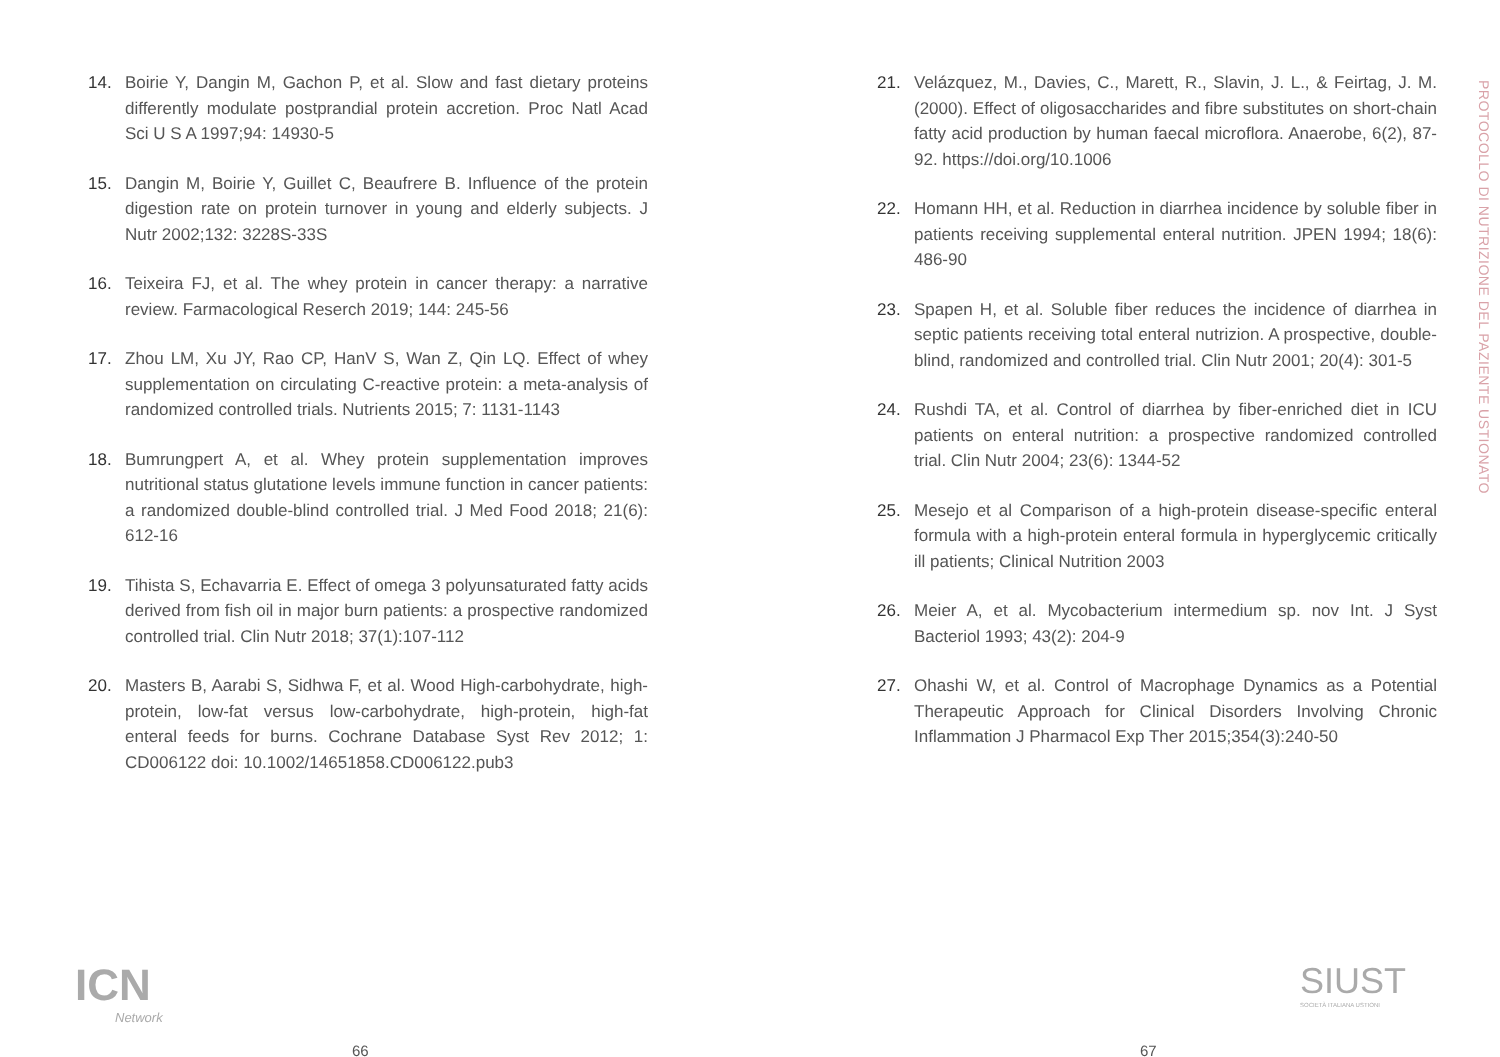14. Boirie Y, Dangin M, Gachon P, et al. Slow and fast dietary proteins differently modulate postprandial protein accretion. Proc Natl Acad Sci U S A 1997;94: 14930-5
15. Dangin M, Boirie Y, Guillet C, Beaufrere B. Influence of the protein digestion rate on protein turnover in young and elderly subjects. J Nutr 2002;132: 3228S-33S
16. Teixeira FJ, et al. The whey protein in cancer therapy: a narrative review. Farmacological Reserch 2019; 144: 245-56
17. Zhou LM, Xu JY, Rao CP, HanV S, Wan Z, Qin LQ. Effect of whey supplementation on circulating C-reactive protein: a meta-analysis of randomized controlled trials. Nutrients 2015; 7: 1131-1143
18. Bumrungpert A, et al. Whey protein supplementation improves nutritional status glutatione levels immune function in cancer patients: a randomized double-blind controlled trial. J Med Food 2018; 21(6): 612-16
19. Tihista S, Echavarria E. Effect of omega 3 polyunsaturated fatty acids derived from fish oil in major burn patients: a prospective randomized controlled trial. Clin Nutr 2018; 37(1):107-112
20. Masters B, Aarabi S, Sidhwa F, et al. Wood High-carbohydrate, high-protein, low-fat versus low-carbohydrate, high-protein, high-fat enteral feeds for burns. Cochrane Database Syst Rev 2012; 1: CD006122 doi: 10.1002/14651858.CD006122.pub3
21. Velázquez, M., Davies, C., Marett, R., Slavin, J. L., & Feirtag, J. M. (2000). Effect of oligosaccharides and fibre substitutes on short-chain fatty acid production by human faecal microflora. Anaerobe, 6(2), 87-92. https://doi.org/10.1006
22. Homann HH, et al. Reduction in diarrhea incidence by soluble fiber in patients receiving supplemental enteral nutrition. JPEN 1994; 18(6): 486-90
23. Spapen H, et al. Soluble fiber reduces the incidence of diarrhea in septic patients receiving total enteral nutrizion. A prospective, double-blind, randomized and controlled trial. Clin Nutr 2001; 20(4): 301-5
24. Rushdi TA, et al. Control of diarrhea by fiber-enriched diet in ICU patients on enteral nutrition: a prospective randomized controlled trial. Clin Nutr 2004; 23(6): 1344-52
25. Mesejo et al Comparison of a high-protein disease-specific enteral formula with a high-protein enteral formula in hyperglycemic critically ill patients; Clinical Nutrition 2003
26. Meier A, et al. Mycobacterium intermedium sp. nov Int. J Syst Bacteriol 1993; 43(2): 204-9
27. Ohashi W, et al. Control of Macrophage Dynamics as a Potential Therapeutic Approach for Clinical Disorders Involving Chronic Inflammation J Pharmacol Exp Ther 2015;354(3):240-50
PROTOCOLLO DI NUTRIZIONE DEL PAZIENTE USTIONATO
ICN
Network
SIUST
SOCIETÀ ITALIANA USTIONI
66 67